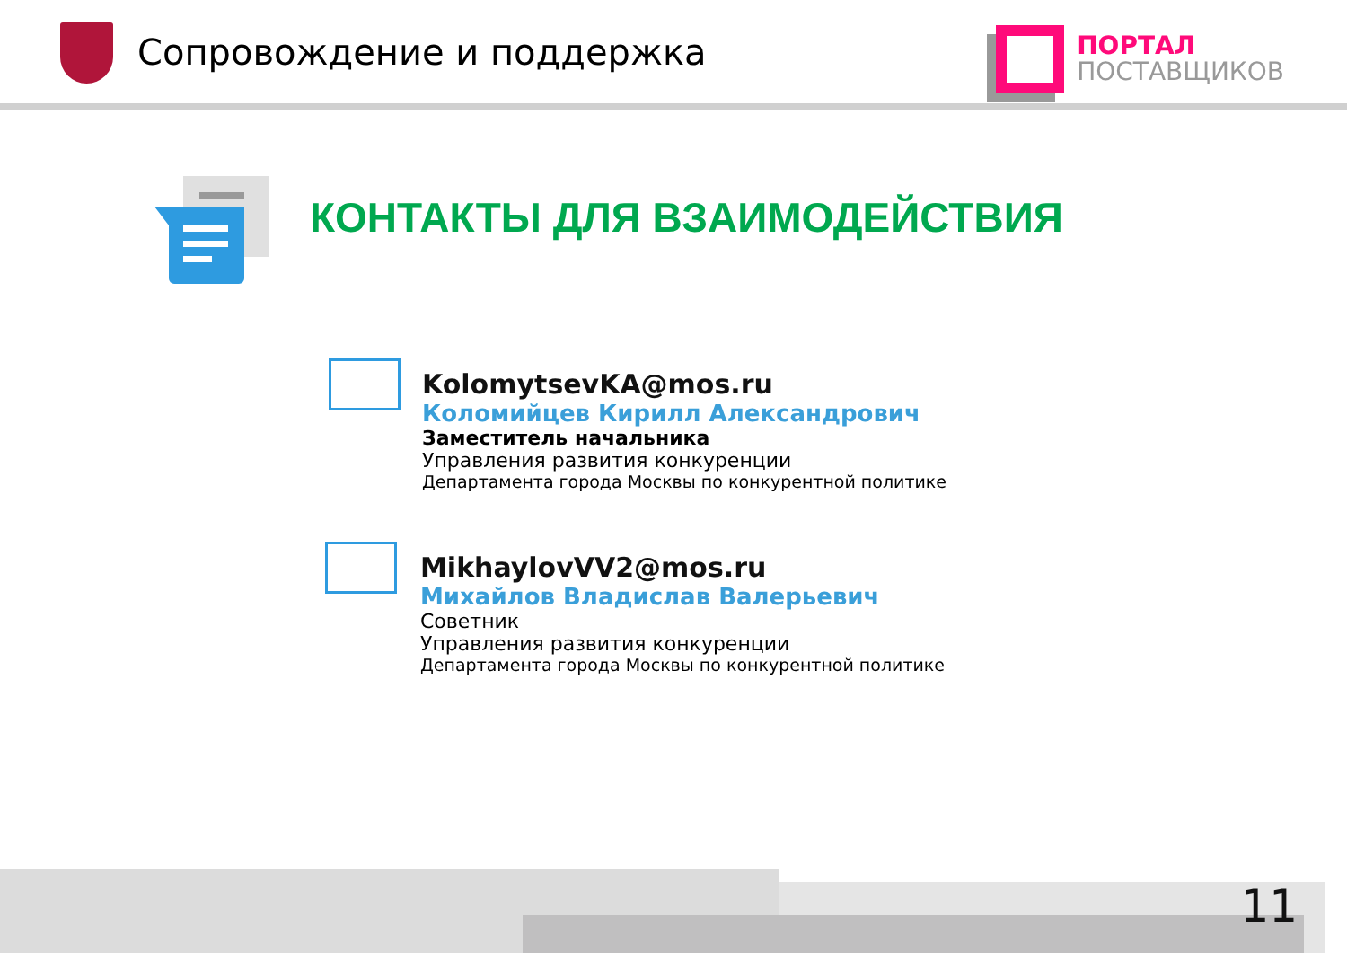Сопровождение и поддержка
ПОРТАЛ
ПОСТАВЩИКОВ
КОНТАКТЫ ДЛЯ ВЗАИМОДЕЙСТВИЯ
KolomytsevKA@mos.ru
Коломийцев Кирилл Александрович
Заместитель начальника
Управления развития конкуренции
Департамента города Москвы по конкурентной политике
MikhaylovVV2@mos.ru
Михайлов Владислав Валерьевич
Советник
Управления развития конкуренции
Департамента города Москвы по конкурентной политике
11